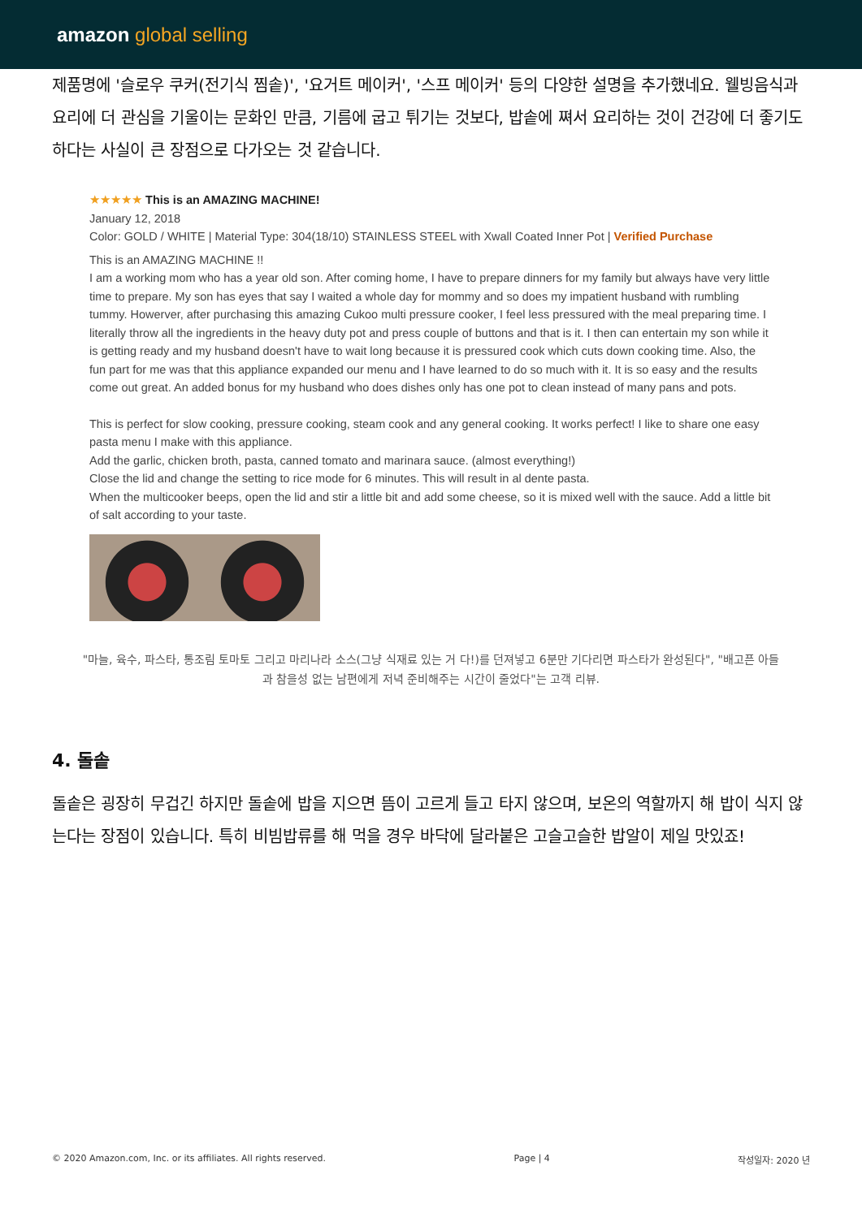amazon global selling
제품명에 '슬로우 쿠커(전기식 찜솥)', '요거트 메이커', '스프 메이커' 등의 다양한 설명을 추가했네요. 웰빙음식과 요리에 더 관심을 기울이는 문화인 만큼, 기름에 굽고 튀기는 것보다, 밥솥에 쪄서 요리하는 것이 건강에 더 좋기도 하다는 사실이 큰 장점으로 다가오는 것 같습니다.
★★★★★ This is an AMAZING MACHINE!
January 12, 2018
Color: GOLD / WHITE | Material Type: 304(18/10) STAINLESS STEEL with Xwall Coated Inner Pot | Verified Purchase
This is an AMAZING MACHINE !!
I am a working mom who has a year old son. After coming home, I have to prepare dinners for my family but always have very little time to prepare. My son has eyes that say I waited a whole day for mommy and so does my impatient husband with rumbling tummy. Howerver, after purchasing this amazing Cukoo multi pressure cooker, I feel less pressured with the meal preparing time. I literally throw all the ingredients in the heavy duty pot and press couple of buttons and that is it. I then can entertain my son while it is getting ready and my husband doesn't have to wait long because it is pressured cook which cuts down cooking time. Also, the fun part for me was that this appliance expanded our menu and I have learned to do so much with it. It is so easy and the results come out great. An added bonus for my husband who does dishes only has one pot to clean instead of many pans and pots.
This is perfect for slow cooking, pressure cooking, steam cook and any general cooking. It works perfect! I like to share one easy pasta menu I make with this appliance.
Add the garlic, chicken broth, pasta, canned tomato and marinara sauce. (almost everything!)
Close the lid and change the setting to rice mode for 6 minutes. This will result in al dente pasta.
When the multicooker beeps, open the lid and stir a little bit and add some cheese, so it is mixed well with the sauce. Add a little bit of salt according to your taste.
"마늘, 육수, 파스타, 통조림 토마토 그리고 마리나라 소스(그냥 식재료 있는 거 다!)를 던져넣고 6분만 기다리면 파스타가 완성된다", "배고픈 아들과 참을성 없는 남편에게 저녁 준비해주는 시간이 줄었다"는 고객 리뷰.
4. 돌솥
돌솥은 굉장히 무겁긴 하지만 돌솥에 밥을 지으면 뜸이 고르게 들고 타지 않으며, 보온의 역할까지 해 밥이 식지 않는다는 장점이 있습니다. 특히 비빔밥류를 해 먹을 경우 바닥에 달라붙은 고슬고슬한 밥알이 제일 맛있죠!
© 2020 Amazon.com, Inc. or its affiliates. All rights reserved. Page | 4 작성일자: 2020 년